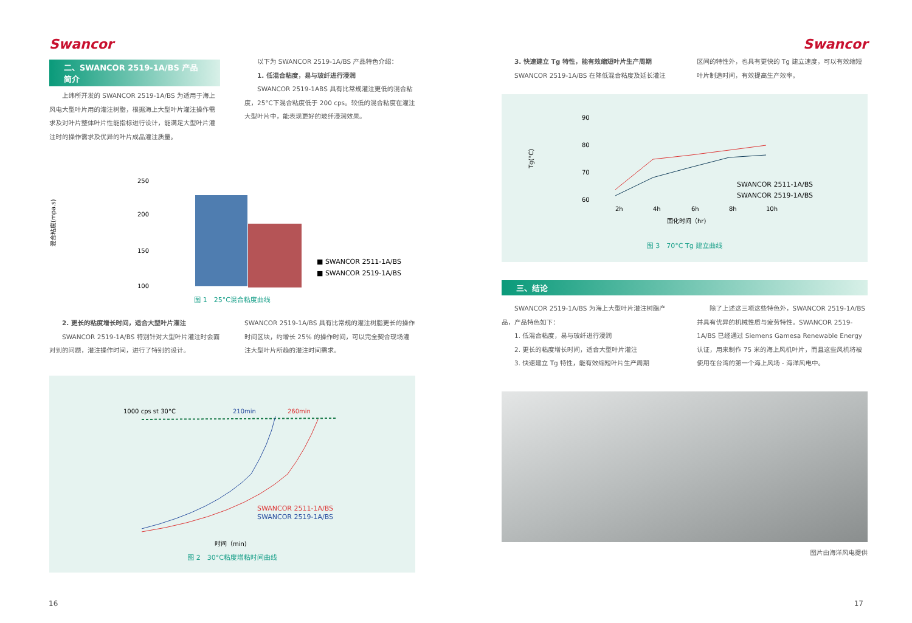Swancor
二、SWANCOR 2519-1A/BS 产品简介
　　上纬所开发的 SWANCOR 2519-1A/BS 为适用于海上风电大型叶片用的灌注树脂，根据海上大型叶片灌注操作需求及对叶片整体叶片性能指标进行设计，能满足大型叶片灌注时的操作需求及优异的叶片成品灌注质量。
　　以下为 SWANCOR 2519-1A/BS 产品特色介绍：
　　1. 低混合粘度，易与玻纤进行浸润
　　SWANCOR 2519-1ABS 具有比常规灌注更低的混合粘度，25°C下混合粘度低于 200 cps。较低的混合粘度在灌注大型叶片中，能表现更好的玻纤浸润效果。
混合粘度(mpa.s)
250
200
150
100
■ SWANCOR 2511-1A/BS
■ SWANCOR 2519-1A/BS
图 1　25°C混合粘度曲线
　　2. 更长的粘度增长时间，适合大型叶片灌注
　　SWANCOR 2519-1A/BS 特别针对大型叶片灌注时会面对到的问题，灌注操作时间，进行了特别的设计。
SWANCOR 2519-1A/BS 具有比常规的灌注树脂更长的操作时间区块，约增长 25% 的操作时间，可以完全契合现场灌注大型叶片所趋的灌注时间需求。
1000 cps st 30°C
210min
260min
SWANCOR 2511-1A/BS
SWANCOR 2519-1A/BS
时间（min)
图 2　30°C粘度增粘时间曲线
16
Swancor
　　3. 快速建立 Tg 特性，能有效缩短叶片生产周期
　　SWANCOR 2519-1A/BS 在降低混合粘度及延长灌注
区间的特性外，也具有更快的 Tg 建立速度，可以有效缩短叶片制造时间，有效提高生产效率。
90
80
70
60
2h
4h
6h
8h
10h
固化时间（hr)
Tg(°C)
SWANCOR 2511-1A/BS
SWANCOR 2519-1A/BS
图 3　70°C Tg 建立曲线
三、结论
　　SWANCOR 2519-1A/BS 为海上大型叶片灌注树脂产品，产品特色如下：
　　1. 低混合粘度，易与玻纤进行浸润
　　2. 更长的粘度增长时间，适合大型叶片灌注
　　3. 快速建立 Tg 特性，能有效缩短叶片生产周期
　　除了上述这三项这些特色外，SWANCOR 2519-1A/BS 并具有优异的机械性质与疲劳特性。SWANCOR 2519-1A/BS 已经通过 Siemens Gamesa Renewable Energy 认证，用来制作 75 米的海上风机叶片，而且这些风机将被使用在台湾的第一个海上风场 - 海洋风电中。
图片由海洋风电提供
17